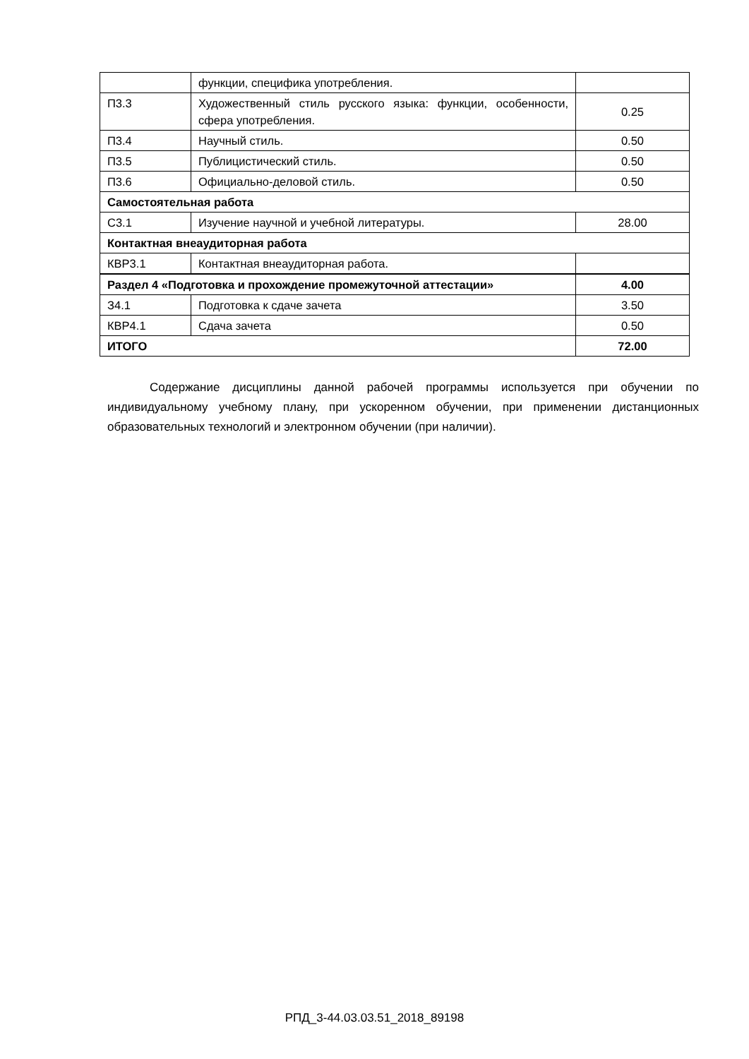| | функции, специфика употребления. | |
| П3.3 | Художественный стиль русского языка: функции, особенности, сфера употребления. | 0.25 |
| П3.4 | Научный стиль. | 0.50 |
| П3.5 | Публицистический стиль. | 0.50 |
| П3.6 | Официально-деловой стиль. | 0.50 |
| Самостоятельная работа | | |
| С3.1 | Изучение научной и учебной литературы. | 28.00 |
| Контактная внеаудиторная работа | | |
| КВР3.1 | Контактная внеаудиторная работа. | |
| Раздел 4 «Подготовка и прохождение промежуточной аттестации» | | 4.00 |
| З4.1 | Подготовка к сдаче зачета | 3.50 |
| КВР4.1 | Сдача зачета | 0.50 |
| ИТОГО | | 72.00 |
Содержание дисциплины данной рабочей программы используется при обучении по индивидуальному учебному плану, при ускоренном обучении, при применении дистанционных образовательных технологий и электронном обучении (при наличии).
РПД_3-44.03.03.51_2018_89198